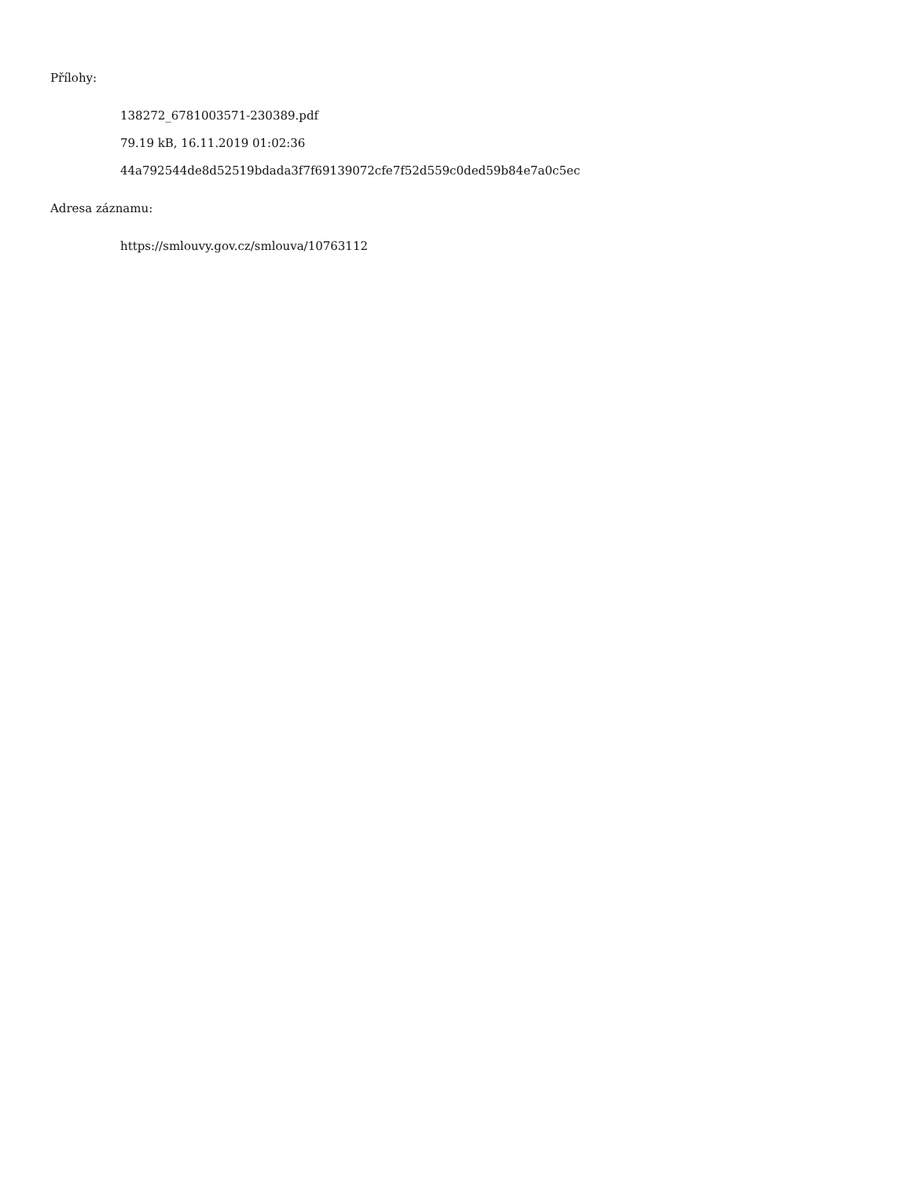Přílohy:
138272_6781003571-230389.pdf
79.19 kB, 16.11.2019 01:02:36
44a792544de8d52519bdada3f7f69139072cfe7f52d559c0ded59b84e7a0c5ec
Adresa záznamu:
https://smlouvy.gov.cz/smlouva/10763112